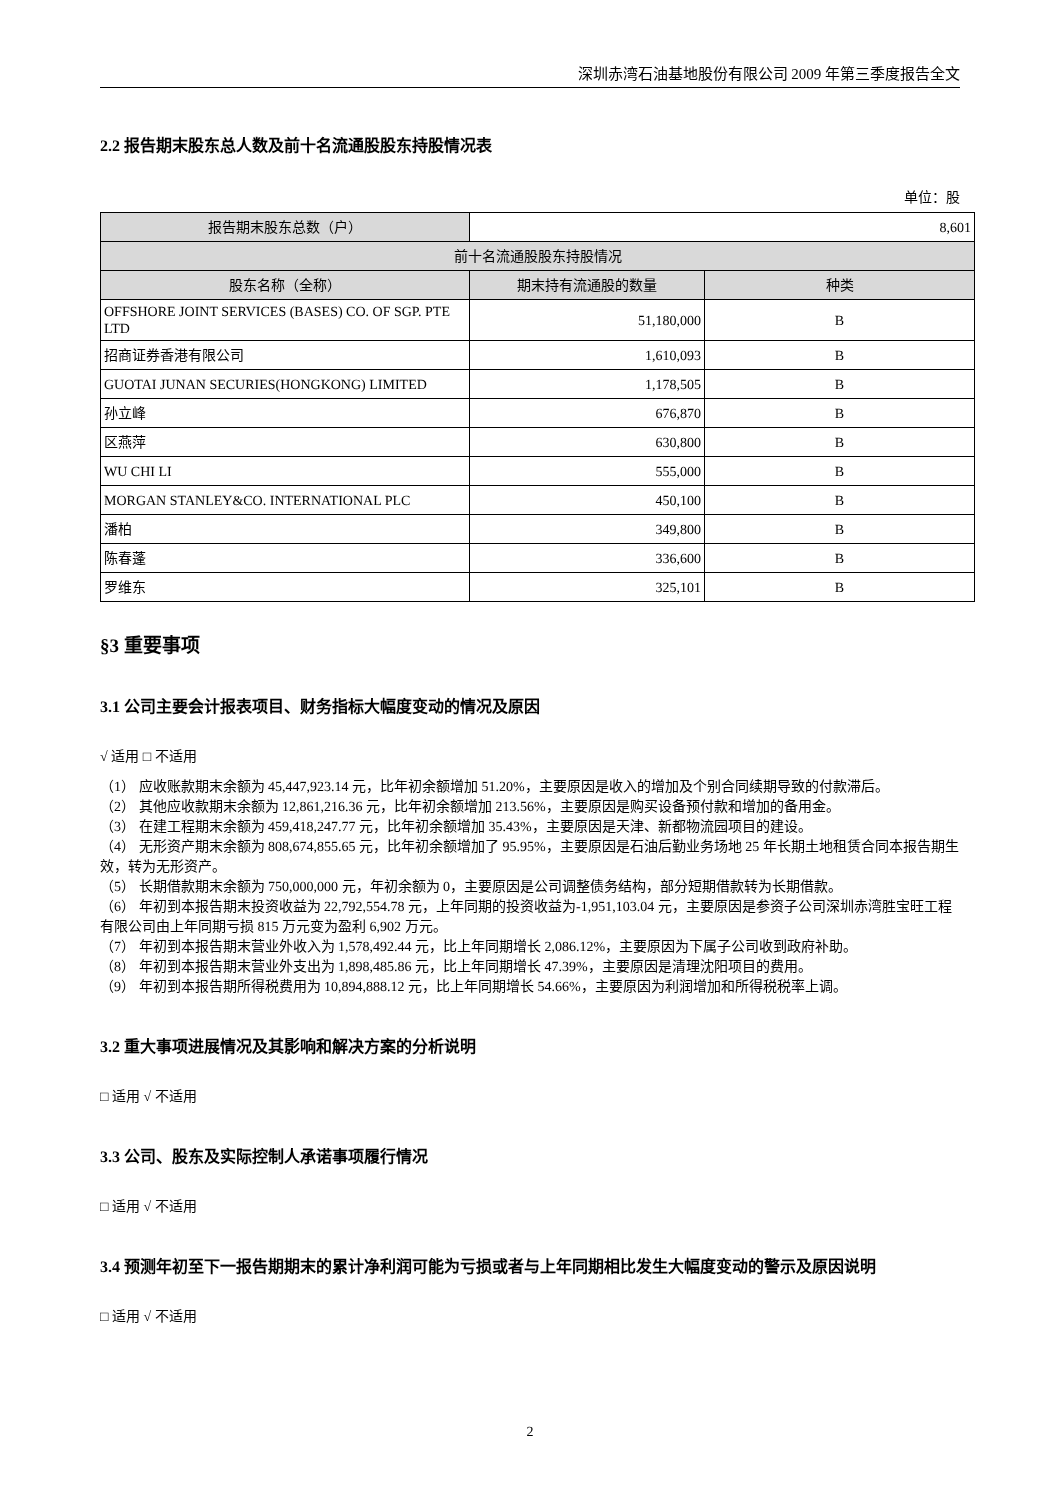深圳赤湾石油基地股份有限公司 2009 年第三季度报告全文
2.2 报告期末股东总人数及前十名流通股股东持股情况表
单位：股
| 报告期末股东总数（户） | 8,601 | |
| 前十名流通股股东持股情况 | | |
| 股东名称（全称） | 期末持有流通股的数量 | 种类 |
| OFFSHORE JOINT SERVICES (BASES) CO. OF SGP. PTE LTD | 51,180,000 | B |
| 招商证券香港有限公司 | 1,610,093 | B |
| GUOTAI JUNAN SECURIES(HONGKONG) LIMITED | 1,178,505 | B |
| 孙立峰 | 676,870 | B |
| 区燕萍 | 630,800 | B |
| WU CHI LI | 555,000 | B |
| MORGAN STANLEY&CO. INTERNATIONAL PLC | 450,100 | B |
| 潘柏 | 349,800 | B |
| 陈春蓬 | 336,600 | B |
| 罗维东 | 325,101 | B |
§3 重要事项
3.1 公司主要会计报表项目、财务指标大幅度变动的情况及原因
√ 适用 □ 不适用
（1） 应收账款期末余额为 45,447,923.14 元，比年初余额增加 51.20%，主要原因是收入的增加及个别合同续期导致的付款滞后。
（2） 其他应收款期末余额为 12,861,216.36 元，比年初余额增加 213.56%，主要原因是购买设备预付款和增加的备用金。
（3） 在建工程期末余额为 459,418,247.77 元，比年初余额增加 35.43%，主要原因是天津、新都物流园项目的建设。
（4） 无形资产期末余额为 808,674,855.65 元，比年初余额增加了 95.95%，主要原因是石油后勤业务场地 25 年长期土地租赁合同本报告期生效，转为无形资产。
（5） 长期借款期末余额为 750,000,000 元，年初余额为 0，主要原因是公司调整债务结构，部分短期借款转为长期借款。
（6） 年初到本报告期末投资收益为 22,792,554.78 元，上年同期的投资收益为-1,951,103.04 元，主要原因是参资子公司深圳赤湾胜宝旺工程有限公司由上年同期亏损 815 万元变为盈利 6,902 万元。
（7） 年初到本报告期末营业外收入为 1,578,492.44 元，比上年同期增长 2,086.12%，主要原因为下属子公司收到政府补助。
（8） 年初到本报告期末营业外支出为 1,898,485.86 元，比上年同期增长 47.39%，主要原因是清理沈阳项目的费用。
（9） 年初到本报告期所得税费用为 10,894,888.12 元，比上年同期增长 54.66%，主要原因为利润增加和所得税税率上调。
3.2 重大事项进展情况及其影响和解决方案的分析说明
□ 适用 √ 不适用
3.3 公司、股东及实际控制人承诺事项履行情况
□ 适用 √ 不适用
3.4 预测年初至下一报告期期末的累计净利润可能为亏损或者与上年同期相比发生大幅度变动的警示及原因说明
□ 适用 √ 不适用
2